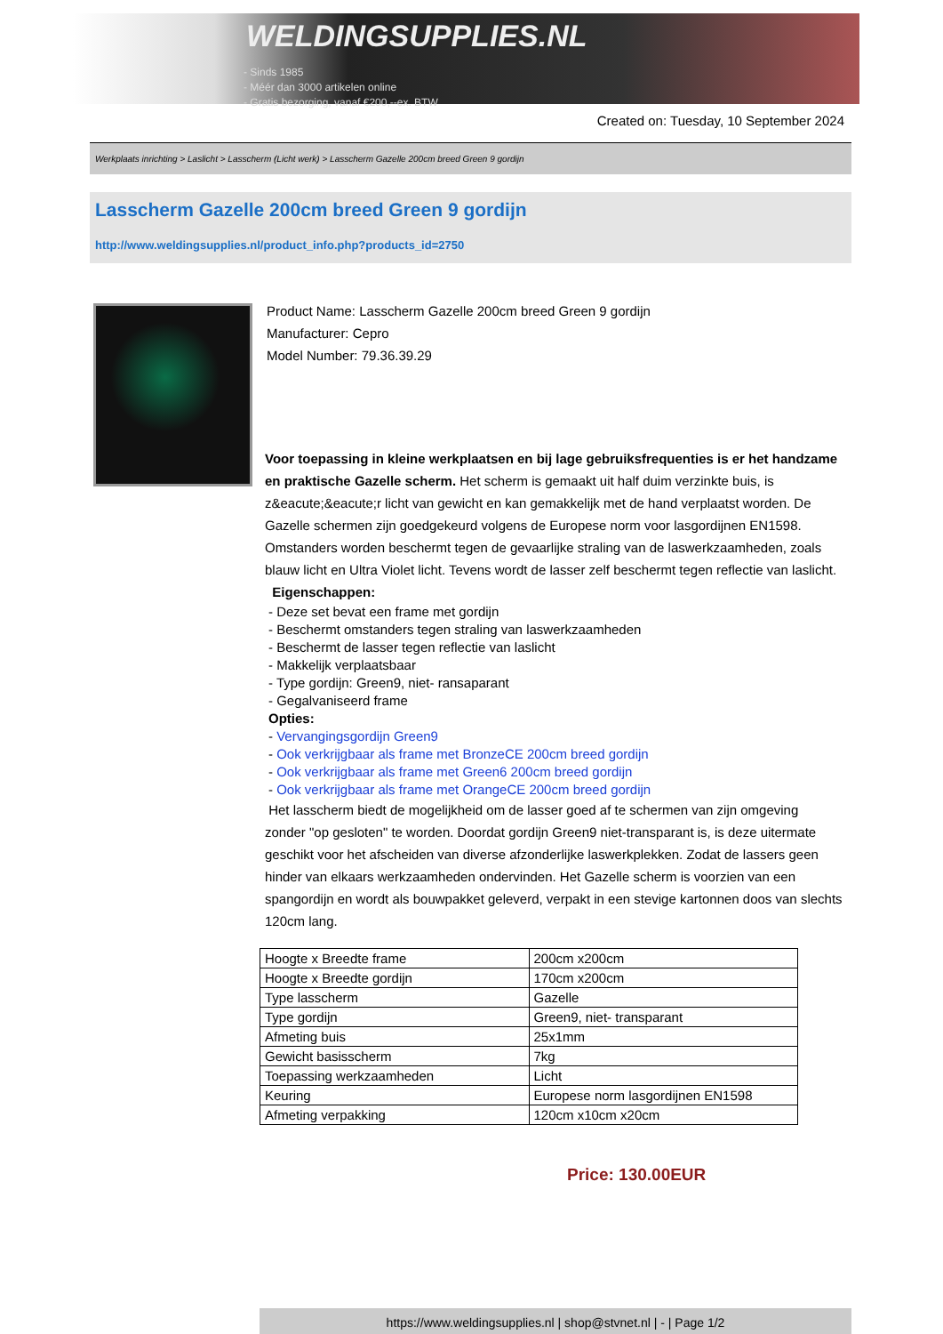WELDINGSUPPLIES.NL
- Sinds 1985
- Méér dan 3000 artikelen online
- Gratis bezorging, vanaf €200,--ex. BTW
Created on: Tuesday, 10 September 2024
Werkplaats inrichting > Laslicht > Lasscherm (Licht werk) > Lasscherm Gazelle 200cm breed Green 9 gordijn
Lasscherm Gazelle 200cm breed Green 9 gordijn
http://www.weldingsupplies.nl/product_info.php?products_id=2750
Product Name: Lasscherm Gazelle 200cm breed Green 9 gordijn
Manufacturer: Cepro
Model Number: 79.36.39.29
Voor toepassing in kleine werkplaatsen en bij lage gebruiksfrequenties is er het handzame en praktische Gazelle scherm. Het scherm is gemaakt uit half duim verzinkte buis, is z&eacute;&eacute;r licht van gewicht en kan gemakkelijk met de hand verplaatst worden. De Gazelle schermen zijn goedgekeurd volgens de Europese norm voor lasgordijnen EN1598. Omstanders worden beschermt tegen de gevaarlijke straling van de laswerkzaamheden, zoals blauw licht en Ultra Violet licht. Tevens wordt de lasser zelf beschermt tegen reflectie van laslicht. Eigenschappen:
- Deze set bevat een frame met gordijn
- Beschermt omstanders tegen straling van laswerkzaamheden
- Beschermt de lasser tegen reflectie van laslicht
- Makkelijk verplaatsbaar
- Type gordijn: Green9, niet- ransaparant
- Gegalvaniseerd frame
Opties:
- Vervangingsgordijn Green9
- Ook verkrijgbaar als frame met BronzeCE 200cm breed gordijn
- Ook verkrijgbaar als frame met Green6 200cm breed gordijn
- Ook verkrijgbaar als frame met OrangeCE 200cm breed gordijn
Het lasscherm biedt de mogelijkheid om de lasser goed af te schermen van zijn omgeving zonder "op gesloten" te worden. Doordat gordijn Green9 niet-transparant is, is deze uitermate geschikt voor het afscheiden van diverse afzonderlijke laswerkplekken. Zodat de lassers geen hinder van elkaars werkzaamheden ondervinden. Het Gazelle scherm is voorzien van een spangordijn en wordt als bouwpakket geleverd, verpakt in een stevige kartonnen doos van slechts 120cm lang.
| Hoogte x Breedte frame | 200cm x200cm |
| Hoogte x Breedte gordijn | 170cm x200cm |
| Type lasscherm | Gazelle |
| Type gordijn | Green9, niet- transparant |
| Afmeting buis | 25x1mm |
| Gewicht basisscherm | 7kg |
| Toepassing werkzaamheden | Licht |
| Keuring | Europese norm lasgordijnen EN1598 |
| Afmeting verpakking | 120cm x10cm x20cm |
Price: 130.00EUR
https://www.weldingsupplies.nl | shop@stvnet.nl | - | Page 1/2